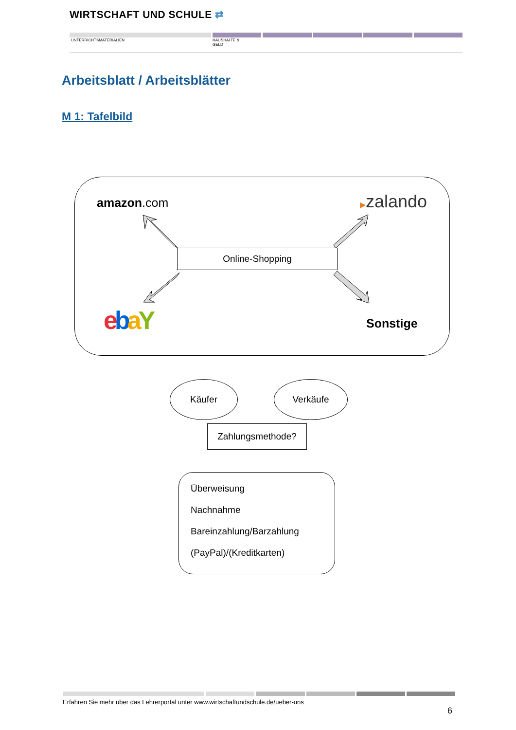WIRTSCHAFT UND SCHULE ⇄
UNTERRICHTSMATERIALIEN
HAUSHALTE &
GELD
Arbeitsblatt / Arbeitsblätter
M 1: Tafelbild
amazon.com ▶zalando
ebaY Sonstige
Online-Shopping
Käufer Verkäufe
Zahlungsmethode?
Überweisung
Nachnahme
Bareinzahlung/Barzahlung
(PayPal)/(Kreditkarten)
Erfahren Sie mehr über das Lehrerportal unter www.wirtschaftundschule.de/ueber-uns
6